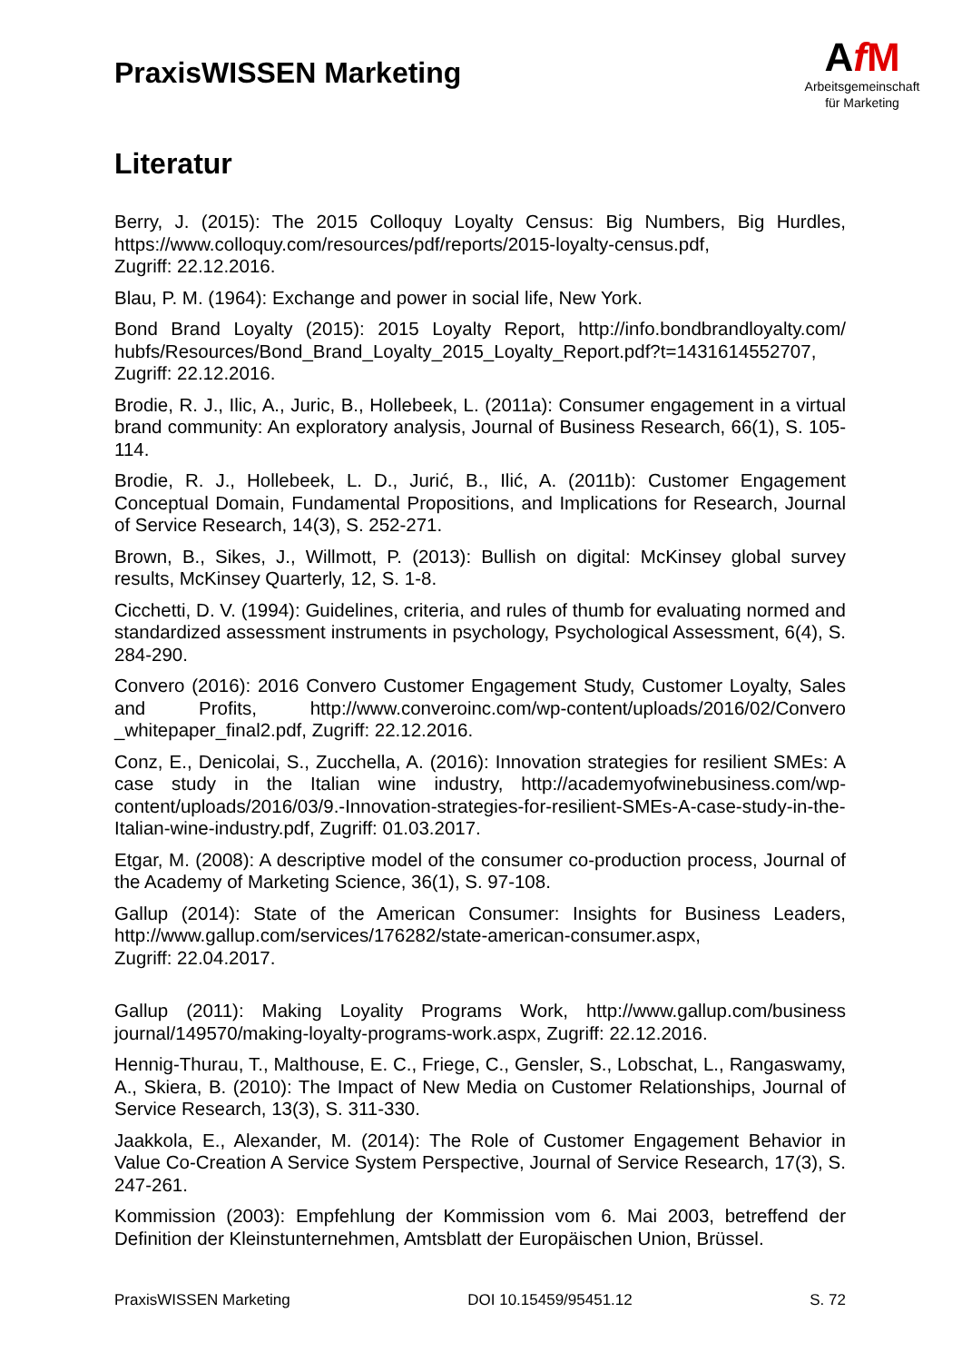PraxisWISSEN Marketing
AfM
Arbeitsgemeinschaft
für Marketing
Literatur
Berry, J. (2015): The 2015 Colloquy Loyalty Census: Big Numbers, Big Hurdles, https://www.colloquy.com/resources/pdf/reports/2015-loyalty-census.pdf,
Zugriff: 22.12.2016.
Blau, P. M. (1964): Exchange and power in social life, New York.
Bond Brand Loyalty (2015): 2015 Loyalty Report, http://info.bondbrandloyalty.com/ hubfs/Resources/Bond_Brand_Loyalty_2015_Loyalty_Report.pdf?t=1431614552707, Zugriff: 22.12.2016.
Brodie, R. J., Ilic, A., Juric, B., Hollebeek, L. (2011a): Consumer engagement in a virtual brand community: An exploratory analysis, Journal of Business Research, 66(1), S. 105-114.
Brodie, R. J., Hollebeek, L. D., Jurić, B., Ilić, A. (2011b): Customer Engagement Conceptual Domain, Fundamental Propositions, and Implications for Research, Journal of Service Research, 14(3), S. 252-271.
Brown, B., Sikes, J., Willmott, P. (2013): Bullish on digital: McKinsey global survey results, McKinsey Quarterly, 12, S. 1-8.
Cicchetti, D. V. (1994): Guidelines, criteria, and rules of thumb for evaluating normed and standardized assessment instruments in psychology, Psychological Assessment, 6(4), S. 284-290.
Convero (2016): 2016 Convero Customer Engagement Study, Customer Loyalty, Sales and Profits, http://www.converoinc.com/wp-content/uploads/2016/02/Convero _whitepaper_final2.pdf, Zugriff: 22.12.2016.
Conz, E., Denicolai, S., Zucchella, A. (2016): Innovation strategies for resilient SMEs: A case study in the Italian wine industry, http://academyofwinebusiness.com/wp-content/uploads/2016/03/9.-Innovation-strategies-for-resilient-SMEs-A-case-study-in-the-Italian-wine-industry.pdf, Zugriff: 01.03.2017.
Etgar, M. (2008): A descriptive model of the consumer co-production process, Journal of the Academy of Marketing Science, 36(1), S. 97-108.
Gallup (2014): State of the American Consumer: Insights for Business Leaders, http://www.gallup.com/services/176282/state-american-consumer.aspx,
Zugriff: 22.04.2017.
Gallup (2011): Making Loyality Programs Work, http://www.gallup.com/business journal/149570/making-loyalty-programs-work.aspx, Zugriff: 22.12.2016.
Hennig-Thurau, T., Malthouse, E. C., Friege, C., Gensler, S., Lobschat, L., Rangaswamy, A., Skiera, B. (2010): The Impact of New Media on Customer Relationships, Journal of Service Research, 13(3), S. 311-330.
Jaakkola, E., Alexander, M. (2014): The Role of Customer Engagement Behavior in Value Co-Creation A Service System Perspective, Journal of Service Research, 17(3), S. 247-261.
Kommission (2003): Empfehlung der Kommission vom 6. Mai 2003, betreffend der Definition der Kleinstunternehmen, Amtsblatt der Europäischen Union, Brüssel.
PraxisWISSEN Marketing DOI 10.15459/95451.12 S. 72